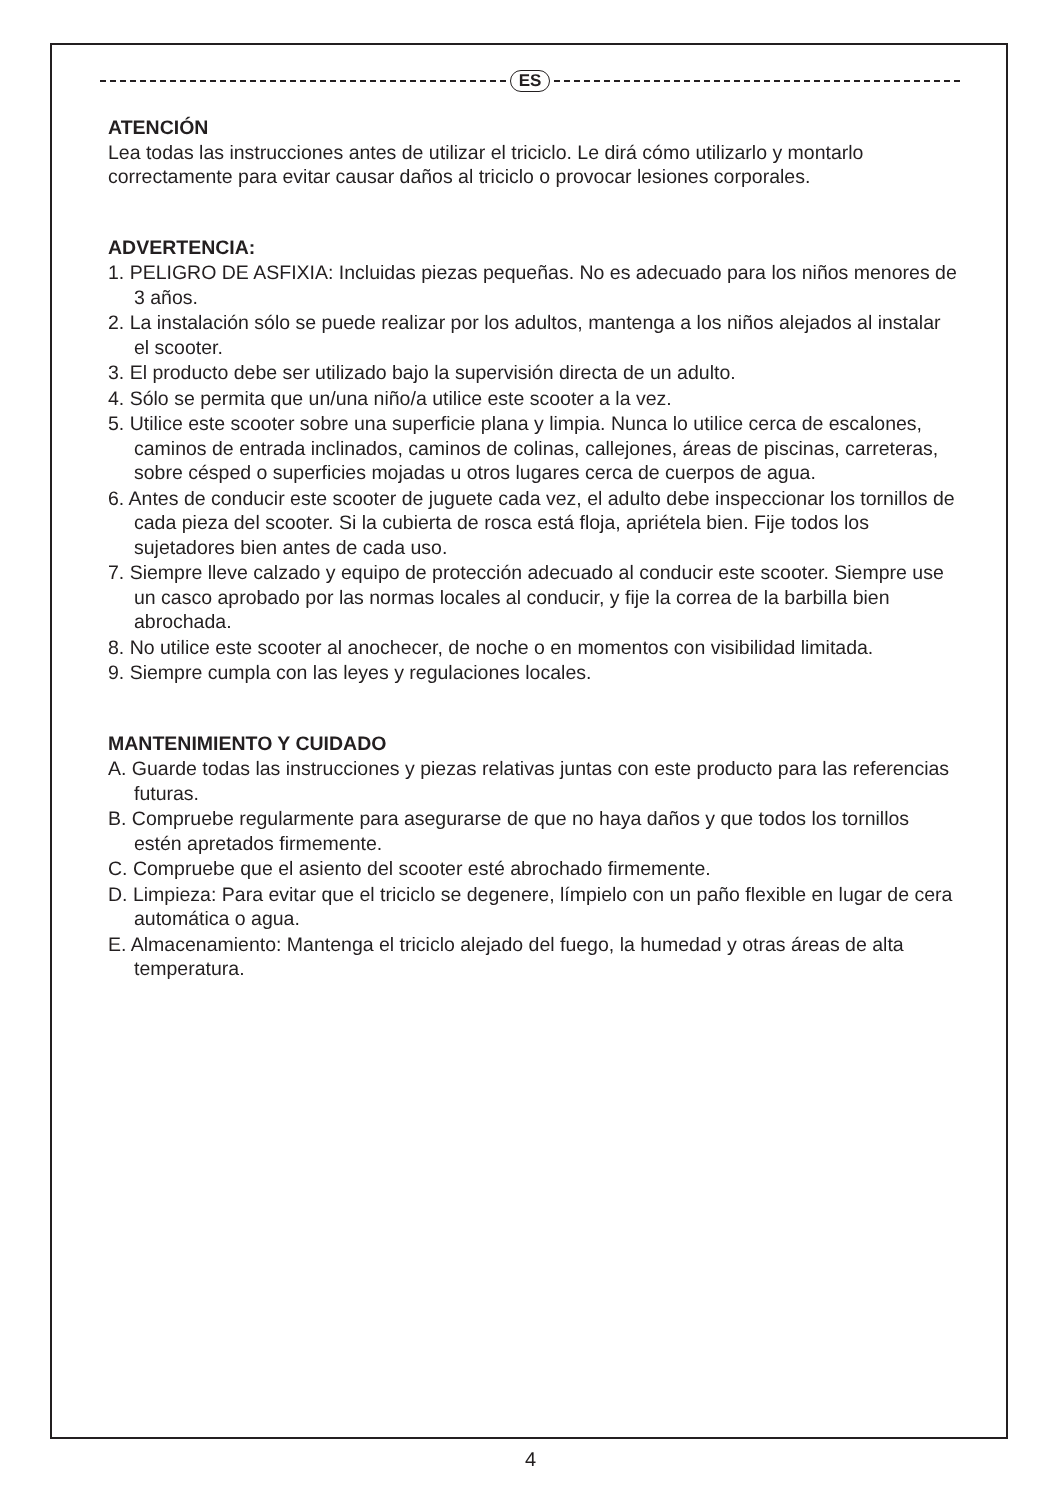ES
ATENCIÓN
Lea todas las instrucciones antes de utilizar el triciclo. Le dirá cómo utilizarlo y montarlo correctamente para evitar causar daños al triciclo o provocar lesiones corporales.
ADVERTENCIA:
1. PELIGRO DE ASFIXIA: Incluidas piezas pequeñas. No es adecuado para los niños menores de 3 años.
2. La instalación sólo se puede realizar por los adultos, mantenga a los niños alejados al instalar el scooter.
3. El producto debe ser utilizado bajo la supervisión directa de un adulto.
4. Sólo se permita que un/una niño/a utilice este scooter a la vez.
5. Utilice este scooter sobre una superficie plana y limpia. Nunca lo utilice cerca de escalones, caminos de entrada inclinados, caminos de colinas, callejones, áreas de piscinas, carreteras, sobre césped o superficies mojadas u otros lugares cerca de cuerpos de agua.
6. Antes de conducir este scooter de juguete cada vez, el adulto debe inspeccionar los tornillos de cada pieza del scooter. Si la cubierta de rosca está floja, apriétela bien. Fije todos los sujetadores bien antes de cada uso.
7. Siempre lleve calzado y equipo de protección adecuado al conducir este scooter. Siempre use un casco aprobado por las normas locales al conducir, y fije la correa de la barbilla bien abrochada.
8. No utilice este scooter al anochecer, de noche o en momentos con visibilidad limitada.
9. Siempre cumpla con las leyes y regulaciones locales.
MANTENIMIENTO Y CUIDADO
A. Guarde todas las instrucciones y piezas relativas juntas con este producto para las referencias futuras.
B. Compruebe regularmente para asegurarse de que no haya daños y que todos los tornillos estén apretados firmemente.
C. Compruebe que el asiento del scooter esté abrochado firmemente.
D. Limpieza: Para evitar que el triciclo se degenere, límpielo con un paño flexible en lugar de cera automática o agua.
E. Almacenamiento: Mantenga el triciclo alejado del fuego, la humedad y otras áreas de alta temperatura.
4